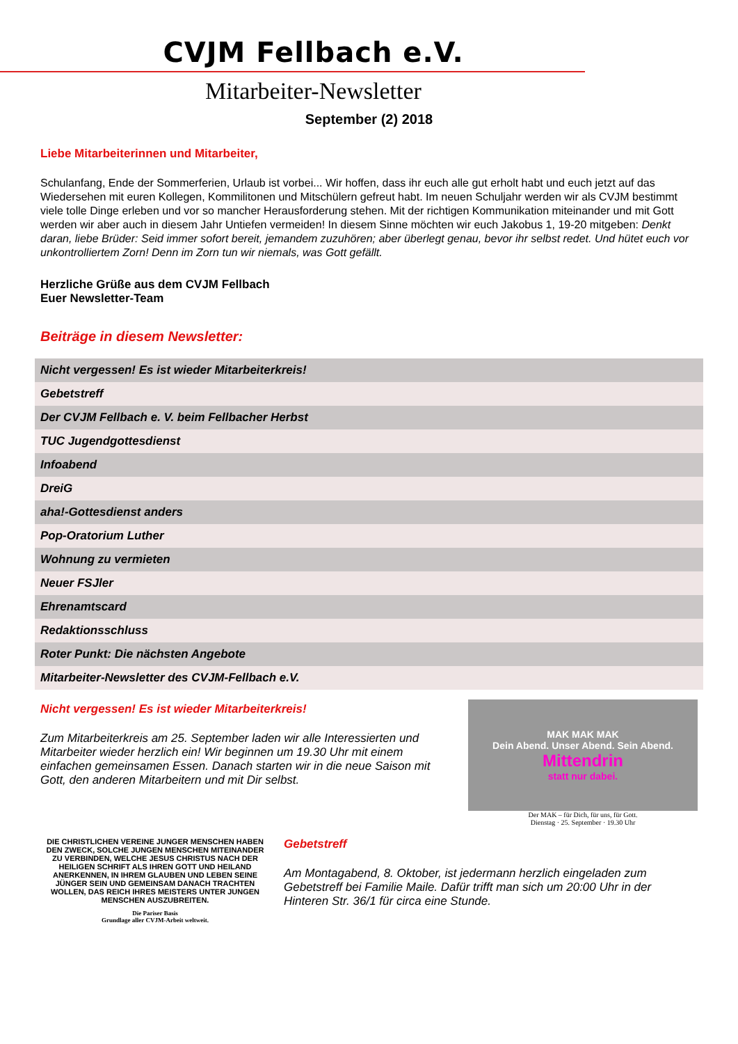CVJM Fellbach e.V.
Mitarbeiter-Newsletter
September (2) 2018
Liebe Mitarbeiterinnen und Mitarbeiter,
Schulanfang, Ende der Sommerferien, Urlaub ist vorbei... Wir hoffen, dass ihr euch alle gut erholt habt und euch jetzt auf das Wiedersehen mit euren Kollegen, Kommilitonen und Mitschülern gefreut habt. Im neuen Schuljahr werden wir als CVJM bestimmt viele tolle Dinge erleben und vor so mancher Herausforderung stehen. Mit der richtigen Kommunikation miteinander und mit Gott werden wir aber auch in diesem Jahr Untiefen vermeiden! In diesem Sinne möchten wir euch Jakobus 1, 19-20 mitgeben: Denkt daran, liebe Brüder: Seid immer sofort bereit, jemandem zuzuhören; aber überlegt genau, bevor ihr selbst redet. Und hütet euch vor unkontrolliertem Zorn! Denn im Zorn tun wir niemals, was Gott gefällt.
Herzliche Grüße aus dem CVJM Fellbach
Euer Newsletter-Team
Beiträge in diesem Newsletter:
| Nicht vergessen! Es ist wieder Mitarbeiterkreis! |
| Gebetstreff |
| Der CVJM Fellbach e. V. beim Fellbacher Herbst |
| TUC Jugendgottesdienst |
| Infoabend |
| DreiG |
| aha!-Gottesdienst anders |
| Pop-Oratorium Luther |
| Wohnung zu vermieten |
| Neuer FSJler |
| Ehrenamtscard |
| Redaktionsschluss |
| Roter Punkt: Die nächsten Angebote |
| Mitarbeiter-Newsletter des CVJM-Fellbach e.V. |
Nicht vergessen! Es ist wieder Mitarbeiterkreis!
Zum Mitarbeiterkreis am 25. September laden wir alle Interessierten und Mitarbeiter wieder herzlich ein! Wir beginnen um 19.30 Uhr mit einem einfachen gemeinsamen Essen. Danach starten wir in die neue Saison mit Gott, den anderen Mitarbeitern und mit Dir selbst.
MAK MAK MAK
Dein Abend. Unser Abend. Sein Abend.
Mittendrin
statt nur dabei.
Der MAK – für Dich, für uns, für Gott.
Dienstag · 25. September · 19.30 Uhr
DIE CHRISTLICHEN VEREINE JUNGER MENSCHEN HABEN DEN ZWECK, SOLCHE JUNGEN MENSCHEN MITEINANDER ZU VERBINDEN, WELCHE JESUS CHRISTUS NACH DER HEILIGEN SCHRIFT ALS IHREN GOTT UND HEILAND ANERKENNEN, IN IHREM GLAUBEN UND LEBEN SEINE JÜNGER SEIN UND GEMEINSAM DANACH TRACHTEN WOLLEN, DAS REICH IHRES MEISTERS UNTER JUNGEN MENSCHEN AUSZUBREITEN.
Die Pariser Basis
Grundlage aller CVJM-Arbeit weltweit.
Gebetstreff
Am Montagabend, 8. Oktober, ist jedermann herzlich eingeladen zum Gebetstreff bei Familie Maile. Dafür trifft man sich um 20:00 Uhr in der Hinteren Str. 36/1 für circa eine Stunde.